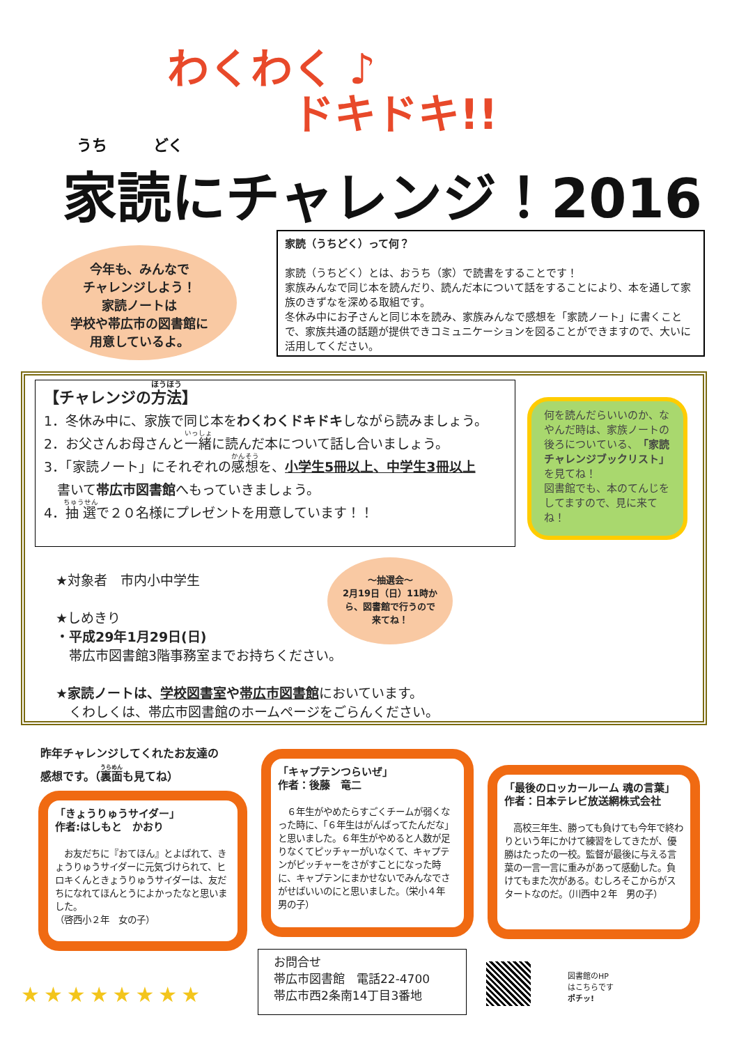わくわく ♪
ドキドキ!!
うち　　　どく
家読にチャレンジ！2016
今年も、みんなで
チャレンジしよう！
家読ノートは
学校や帯広市の図書館に
用意しているよ。
家読（うちどく）って何？
家読（うちどく）とは、おうち（家）で読書をすることです！
家族みんなで同じ本を読んだり、読んだ本について話をすることにより、本を通して家族のきずなを深める取組です。
冬休み中にお子さんと同じ本を読み、家族みんなで感想を「家読ノート」に書くことで、家族共通の話題が提供できコミュニケーションを図ることができますので、大いに活用してください。
【チャレンジの方法】
1．冬休み中に、家族で同じ本をわくわくドキドキしながら読みましょう。
2．お父さんお母さんと一緒に読んだ本について話し合いましょう。
3．「家読ノート」にそれぞれの感想を、小学生5冊以上、中学生3冊以上
　書いて帯広市図書館へもっていきましょう。
4．抽選で２０名様にプレゼントを用意しています！！
何を読んだらいいのか、なやんだ時は、家族ノートの後ろについている、「家読チャレンジブックリスト」を見てね！
図書館でも、本のてんじをしてますので、見に来てね！
★対象者　市内小中学生
★しめきり
・平成29年1月29日(日)
　帯広市図書館3階事務室までお持ちください。
★家読ノートは、学校図書室や帯広市図書館においています。
　くわしくは、帯広市図書館のホームページをごらんください。
～抽選会～
2月19日（日）11時から、図書館で行うので来てね！
昨年チャレンジしてくれたお友達の
感想です。（裏面も見てね）
「きょうりゅうサイダー」
作者:はしもと　かおり
　お友だちに『おてほん』とよばれて、きょうりゅうサイダーに元気づけられて、ヒロキくんときょうりゅうサイダーは、友だちになれてほんとうによかったなと思いました。
（啓西小２年　女の子）
「キャプテンつらいぜ」
作者：後藤　竜二
　６年生がやめたらすごくチームが弱くなった時に、「６年生はがんばってたんだな」と思いました。６年生がやめると人数が足りなくてピッチャーがいなくて、キャプテンがピッチャーをさがすことになった時に、キャプテンにまかせないでみんなでさがせばいいのにと思いました。（栄小４年　男の子）
「最後のロッカールーム 魂の言葉」
作者：日本テレビ放送網株式会社
　高校三年生、勝っても負けても今年で終わりという年にかけて練習をしてきたが、優勝はたったの一校。監督が最後に与える言葉の一言一言に重みがあって感動した。負けてもまた次がある。むしろそこからがスタートなのだ。（川西中２年　男の子）
★★★★★★★★
お問合せ
帯広市図書館　電話22-4700
帯広市西2条南14丁目3番地
図書館のHP
はこちらです
ポチッ!